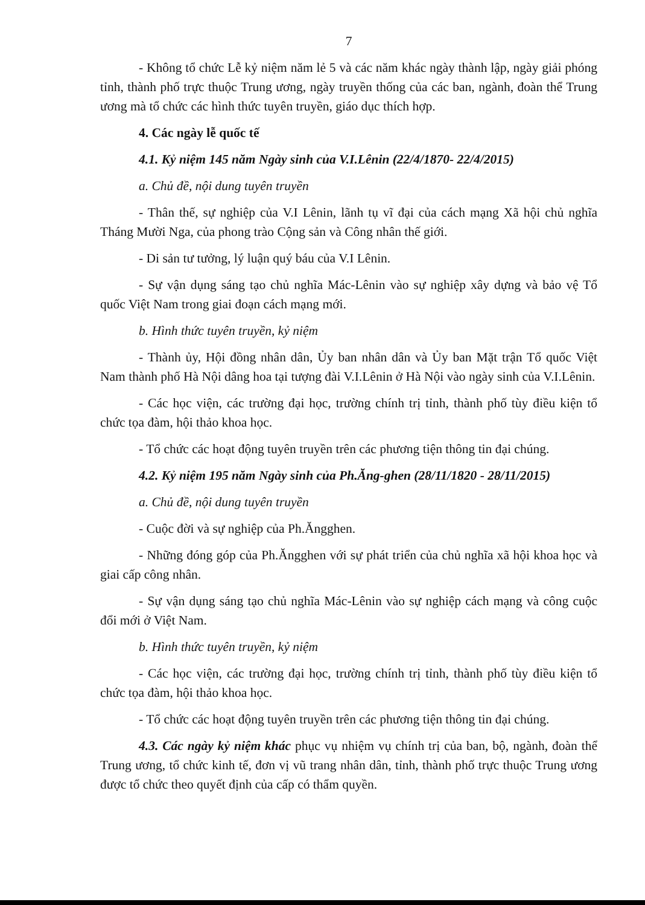7
- Không tổ chức Lễ kỷ niệm năm lẻ 5 và các năm khác ngày thành lập, ngày giải phóng tỉnh, thành phố trực thuộc Trung ương, ngày truyền thống của các ban, ngành, đoàn thể Trung ương mà tổ chức các hình thức tuyên truyền, giáo dục thích hợp.
4. Các ngày lễ quốc tế
4.1. Kỷ niệm 145 năm Ngày sinh của V.I.Lênin (22/4/1870- 22/4/2015)
a. Chủ đề, nội dung tuyên truyền
- Thân thế, sự nghiệp của V.I Lênin, lãnh tụ vĩ đại của cách mạng Xã hội chủ nghĩa Tháng Mười Nga, của phong trào Cộng sản và Công nhân thế giới.
- Di sản tư tưởng, lý luận quý báu của V.I Lênin.
- Sự vận dụng sáng tạo chủ nghĩa Mác-Lênin vào sự nghiệp xây dựng và bảo vệ Tổ quốc Việt Nam trong giai đoạn cách mạng mới.
b. Hình thức tuyên truyền, kỷ niệm
- Thành ủy, Hội đồng nhân dân, Ủy ban nhân dân và Ủy ban Mặt trận Tổ quốc Việt Nam thành phố Hà Nội dâng hoa tại tượng đài V.I.Lênin ở Hà Nội vào ngày sinh của V.I.Lênin.
- Các học viện, các trường đại học, trường chính trị tỉnh, thành phố tùy điều kiện tổ chức tọa đàm, hội thảo khoa học.
- Tổ chức các hoạt động tuyên truyền trên các phương tiện thông tin đại chúng.
4.2. Kỷ niệm 195 năm Ngày sinh của Ph.Ăng-ghen (28/11/1820 - 28/11/2015)
a. Chủ đề, nội dung tuyên truyền
- Cuộc đời và sự nghiệp của Ph.Ăngghen.
- Những đóng góp của Ph.Ăngghen với sự phát triển của chủ nghĩa xã hội khoa học và giai cấp công nhân.
- Sự vận dụng sáng tạo chủ nghĩa Mác-Lênin vào sự nghiệp cách mạng và công cuộc đổi mới ở Việt Nam.
b. Hình thức tuyên truyền, kỷ niệm
- Các học viện, các trường đại học, trường chính trị tỉnh, thành phố tùy điều kiện tổ chức tọa đàm, hội thảo khoa học.
- Tổ chức các hoạt động tuyên truyền trên các phương tiện thông tin đại chúng.
4.3. Các ngày kỷ niệm khác phục vụ nhiệm vụ chính trị của ban, bộ, ngành, đoàn thể Trung ương, tổ chức kinh tế, đơn vị vũ trang nhân dân, tỉnh, thành phố trực thuộc Trung ương được tổ chức theo quyết định của cấp có thẩm quyền.